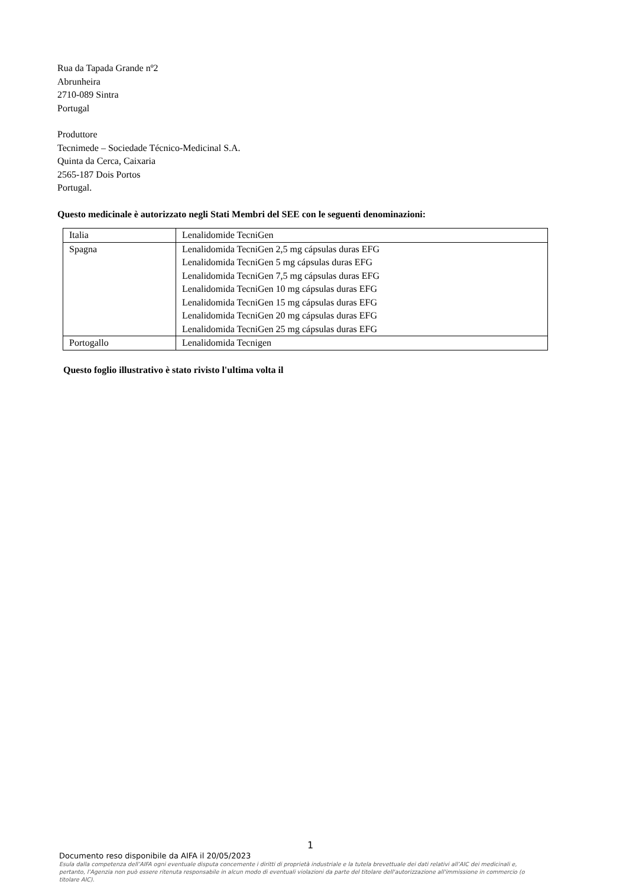Rua da Tapada Grande nº2
Abrunheira
2710-089 Sintra
Portugal
Produttore
Tecnimede – Sociedade Técnico-Medicinal S.A.
Quinta da Cerca, Caixaria
2565-187 Dois Portos
Portugal.
Questo medicinale è autorizzato negli Stati Membri del SEE con le seguenti denominazioni:
| Italia | Lenalidomide TecniGen |
| Spagna | Lenalidomida TecniGen 2,5 mg cápsulas duras EFG Lenalidomida TecniGen 5 mg cápsulas duras EFG Lenalidomida TecniGen 7,5 mg cápsulas duras EFG Lenalidomida TecniGen 10 mg cápsulas duras EFG Lenalidomida TecniGen 15 mg cápsulas duras EFG Lenalidomida TecniGen 20 mg cápsulas duras EFG Lenalidomida TecniGen 25 mg cápsulas duras EFG |
| Portogallo | Lenalidomida Tecnigen |
Questo foglio illustrativo è stato rivisto l'ultima volta il
1
Documento reso disponibile da AIFA il 20/05/2023
Esula dalla competenza dell’AIFA ogni eventuale disputa concernente i diritti di proprietà industriale e la tutela brevettuale dei dati relativi all’AIC dei medicinali e, pertanto, l’Agenzia non può essere ritenuta responsabile in alcun modo di eventuali violazioni da parte del titolare dell'autorizzazione all'immissione in commercio (o titolare AIC).